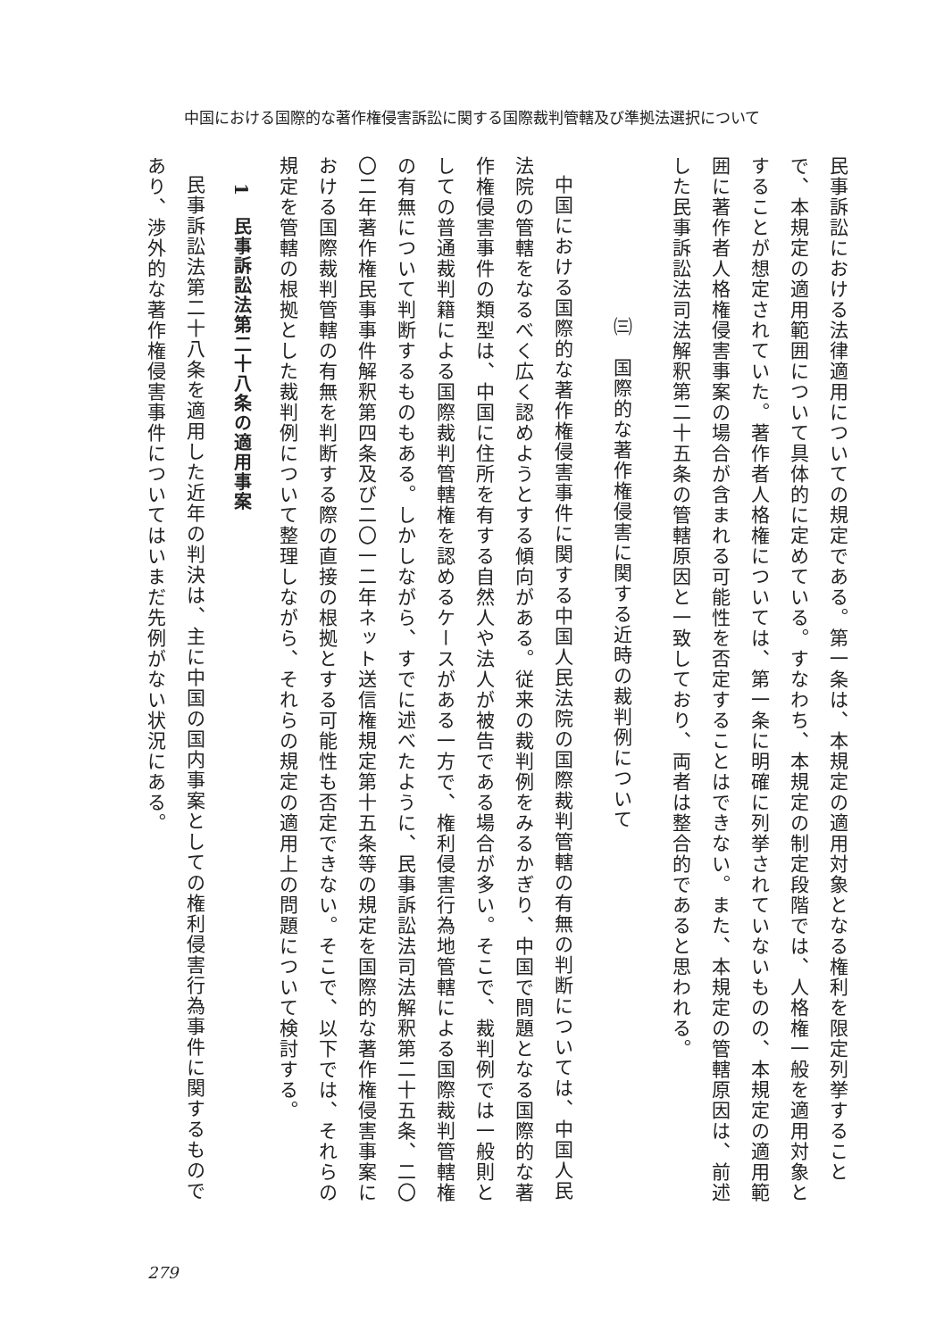中国における国際的な著作権侵害訴訟に関する国際裁判管轄及び準拠法選択について
民事訴訟における法律適用についての規定である。第一条は、本規定の適用対象となる権利を限定列挙することで、本規定の適用範囲について具体的に定めている。すなわち、本規定の制定段階では、人格権一般を適用対象とすることが想定されていた。著作者人格権については、第一条に明確に列挙されていないものの、本規定の適用範囲に著作者人格権侵害事案の場合が含まれる可能性を否定することはできない。また、本規定の管轄原因は、前述した民事訴訟法司法解釈第二十五条の管轄原因と一致しており、両者は整合的であると思われる。
㈢　国際的な著作権侵害に関する近時の裁判例について
中国における国際的な著作権侵害事件に関する中国人民法院の国際裁判管轄の有無の判断については、中国人民法院の管轄をなるべく広く認めようとする傾向がある。従来の裁判例をみるかぎり、中国で問題となる国際的な著作権侵害事件の類型は、中国に住所を有する自然人や法人が被告である場合が多い。そこで、裁判例では一般則としての普通裁判籍による国際裁判管轄権を認めるケースがある一方で、権利侵害行為地管轄による国際裁判管轄権の有無について判断するものもある。しかしながら、すでに述べたように、民事訴訟法司法解釈第二十五条、二〇〇二年著作権民事事件解釈第四条及び二〇一二年ネット送信権規定第十五条等の規定を国際的な著作権侵害事案における国際裁判管轄の有無を判断する際の直接の根拠とする可能性も否定できない。そこで、以下では、それらの規定を管轄の根拠とした裁判例について整理しながら、それらの規定の適用上の問題について検討する。
1　民事訴訟法第二十八条の適用事案
民事訴訟法第二十八条を適用した近年の判決は、主に中国の国内事案としての権利侵害行為事件に関するものであり、渉外的な著作権侵害事件についてはいまだ先例がない状況にある。
279